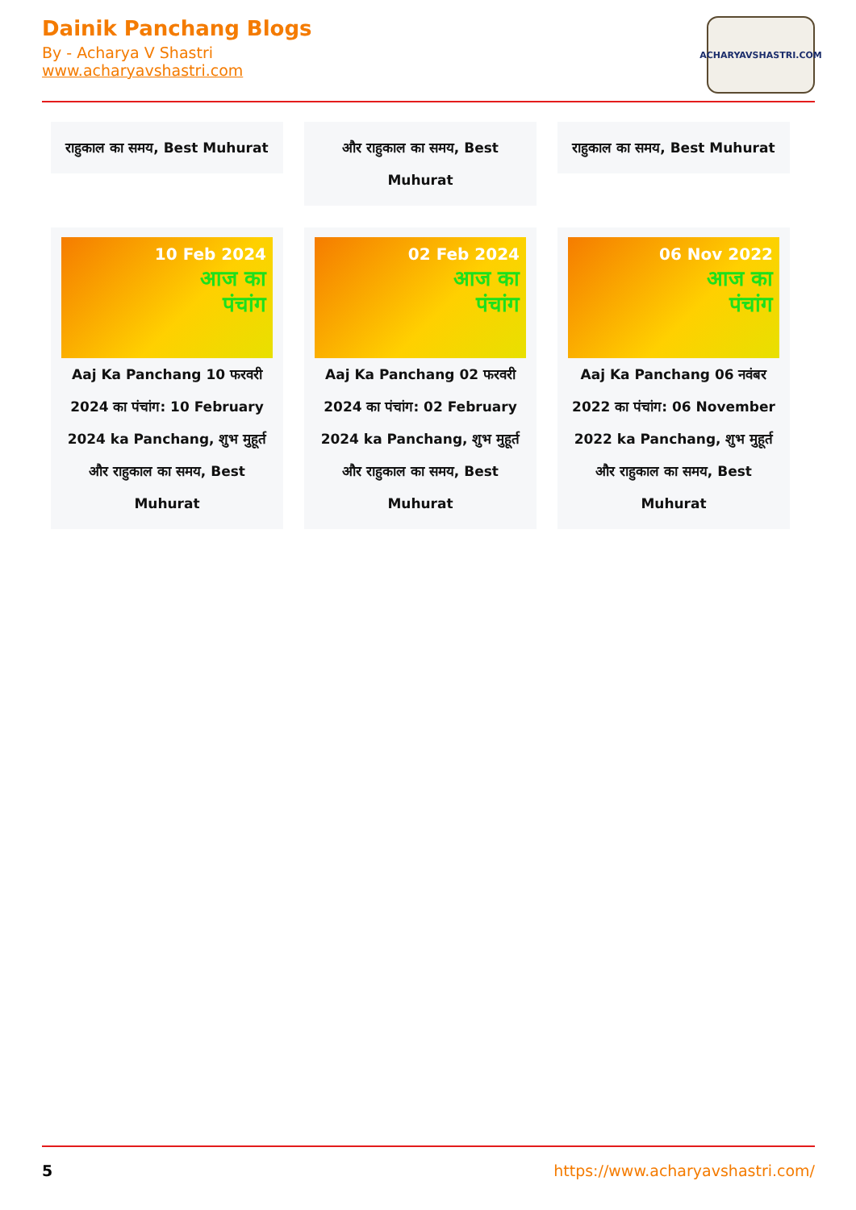Dainik Panchang Blogs
By - Acharya V Shastri
www.acharyavshastri.com
ACHARYAVSHASTRI.COM
राहुकाल का समय, Best Muhurat
और राहुकाल का समय, Best Muhurat
राहुकाल का समय, Best Muhurat
10 Feb 2024
आज का
पंचांग
Aaj Ka Panchang 10 फरवरी 2024 का पंचांग: 10 February 2024 ka Panchang, शुभ मुहूर्त और राहुकाल का समय, Best Muhurat
02 Feb 2024
आज का
पंचांग
Aaj Ka Panchang 02 फरवरी 2024 का पंचांग: 02 February 2024 ka Panchang, शुभ मुहूर्त और राहुकाल का समय, Best Muhurat
06 Nov 2022
आज का
पंचांग
Aaj Ka Panchang 06 नवंबर 2022 का पंचांग: 06 November 2022 ka Panchang, शुभ मुहूर्त और राहुकाल का समय, Best Muhurat
5 https://www.acharyavshastri.com/